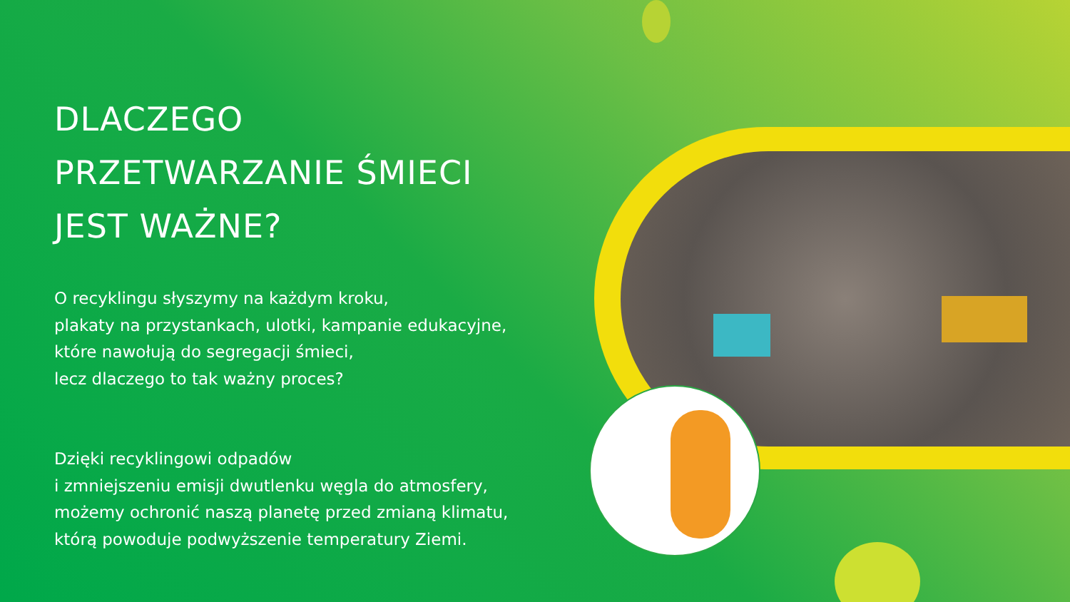DLACZEGO
PRZETWARZANIE ŚMIECI
JEST WAŻNE?
O recyklingu słyszymy na każdym kroku,
plakaty na przystankach, ulotki, kampanie edukacyjne,
które nawołują do segregacji śmieci,
lecz dlaczego to tak ważny proces?
Dzięki recyklingowi odpadów
i zmniejszeniu emisji dwutlenku węgla do atmosfery,
możemy ochronić naszą planetę przed zmianą klimatu,
którą powoduje podwyższenie temperatury Ziemi.